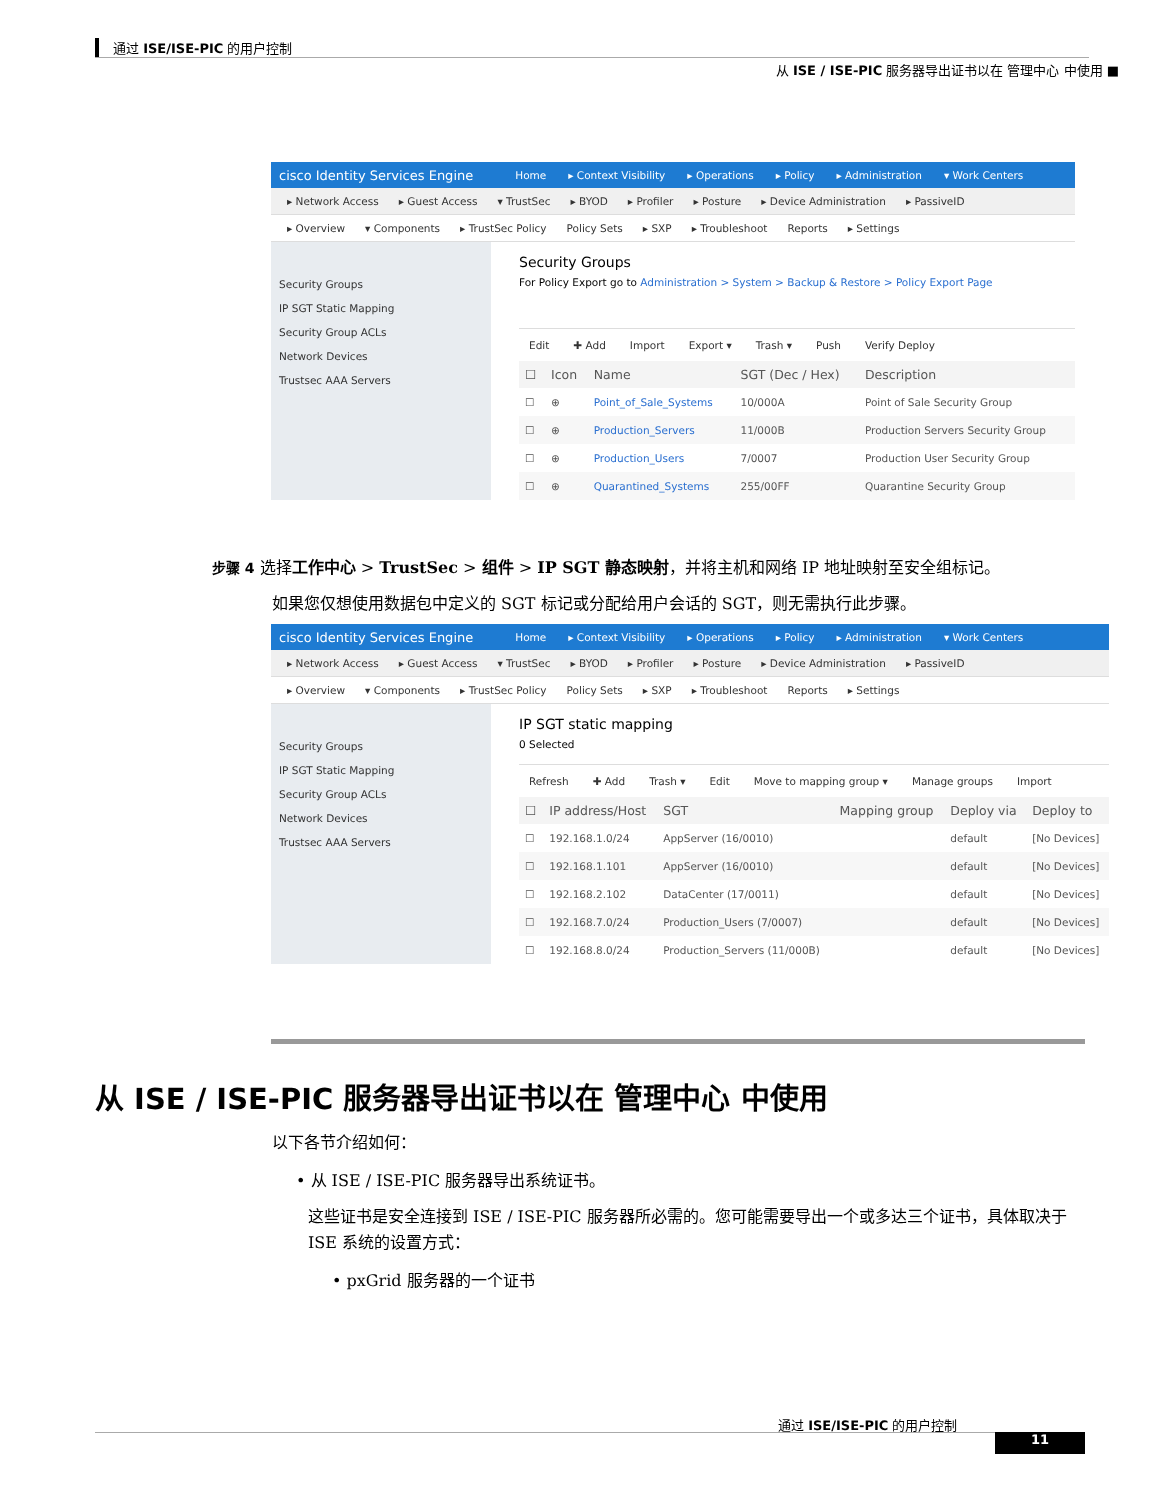通过 ISE/ISE-PIC 的用户控制
从 ISE / ISE-PIC 服务器导出证书以在 管理中心 中使用 ■
cisco Identity Services Engine Home ▸ Context Visibility ▸ Operations ▸ Policy ▸ Administration ▾ Work Centers
▸ Network Access ▸ Guest Access ▾ TrustSec ▸ BYOD ▸ Profiler ▸ Posture ▸ Device Administration ▸ PassiveID
▸ Overview ▾ Components ▸ TrustSec Policy Policy Sets ▸ SXP ▸ Troubleshoot Reports ▸ Settings
Security Groups
IP SGT Static Mapping
Security Group ACLs
Network Devices
Trustsec AAA Servers
Security Groups
For Policy Export go to Administration > System > Backup & Restore > Policy Export Page
Edit ✚ Add Import Export ▾ Trash ▾ Push Verify Deploy
| ☐ | Icon | Name | SGT (Dec / Hex) | Description |
| --- | --- | --- | --- | --- |
| ☐ | ⊕ | Point_of_Sale_Systems | 10/000A | Point of Sale Security Group |
| ☐ | ⊕ | Production_Servers | 11/000B | Production Servers Security Group |
| ☐ | ⊕ | Production_Users | 7/0007 | Production User Security Group |
| ☐ | ⊕ | Quarantined_Systems | 255/00FF | Quarantine Security Group |
步骤 4 选择工作中心 > TrustSec > 组件 > IP SGT 静态映射，并将主机和网络 IP 地址映射至安全组标记。
如果您仅想使用数据包中定义的 SGT 标记或分配给用户会话的 SGT，则无需执行此步骤。
cisco Identity Services Engine Home ▸ Context Visibility ▸ Operations ▸ Policy ▸ Administration ▾ Work Centers
▸ Network Access ▸ Guest Access ▾ TrustSec ▸ BYOD ▸ Profiler ▸ Posture ▸ Device Administration ▸ PassiveID
▸ Overview ▾ Components ▸ TrustSec Policy Policy Sets ▸ SXP ▸ Troubleshoot Reports ▸ Settings
Security Groups
IP SGT Static Mapping
Security Group ACLs
Network Devices
Trustsec AAA Servers
IP SGT static mapping
0 Selected
Refresh ✚ Add Trash ▾ Edit Move to mapping group ▾ Manage groups Import
| ☐ | IP address/Host | SGT | Mapping group | Deploy via | Deploy to |
| --- | --- | --- | --- | --- | --- |
| ☐ | 192.168.1.0/24 | AppServer (16/0010) | | default | [No Devices] |
| ☐ | 192.168.1.101 | AppServer (16/0010) | | default | [No Devices] |
| ☐ | 192.168.2.102 | DataCenter (17/0011) | | default | [No Devices] |
| ☐ | 192.168.7.0/24 | Production_Users (7/0007) | | default | [No Devices] |
| ☐ | 192.168.8.0/24 | Production_Servers (11/000B) | | default | [No Devices] |
从 ISE / ISE-PIC 服务器导出证书以在 管理中心 中使用
以下各节介绍如何：
• 从 ISE / ISE-PIC 服务器导出系统证书。
这些证书是安全连接到 ISE / ISE-PIC 服务器所必需的。您可能需要导出一个或多达三个证书，具体取决于 ISE 系统的设置方式：
• pxGrid 服务器的一个证书
通过 ISE/ISE-PIC 的用户控制
11